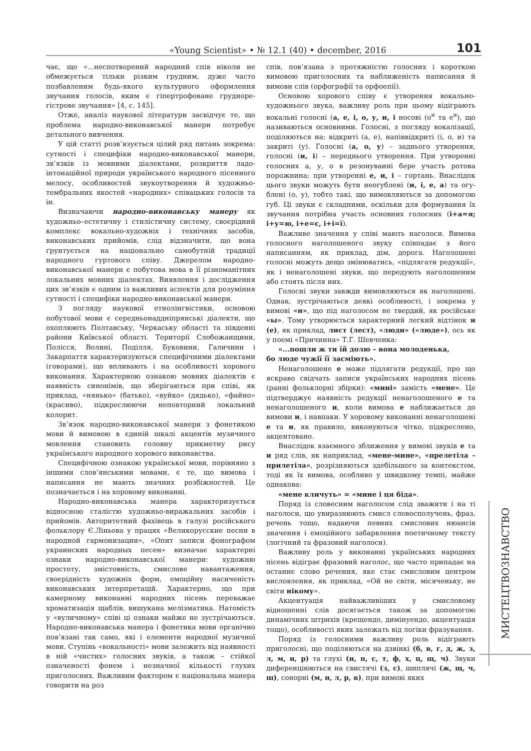«Young Scientist» • № 12.1 (40) • december, 2016 101
чає, що «...неспотворений народний спів ніколи не обмежується тільки різким грудним, дуже часто позбавленим будь-якого культурного оформлення звучання голосів, яким є гіпертрофоване грудноре­гістрове звучання» [4, с. 145].
Отже, аналіз наукової літератури засвідчує те, що проблема народно-виконавської манери потребує детального вивчення.
У цій статті розв’язується цілий ряд питань зокрема: сутності і специфіки народно-виконав­ської манери, зв’язків із мовними діалектами, розкриття ладо-інтонаційної природи україн­ського народного пісенного мелосу, особливостей звукоутворення й художньо-тембральних якос­тей «народних» співацьких голосів та ін.
Визначаючи народно-виконавську манеру як художньо–естетичну і стилістичну систему, сво­єрідний комплекс вокально-художніх і технічних засобів, виконавських прийомів, слід відзначити, що вона ґрунтується на національно самобутній традиції народного гуртового співу. Джерелом народно-виконавської манери є побутова мова в її різноманітних локальних мовних діалектах. Виявлення і дослідження цих зв’язків є одним із важливих аспектів для розуміння сутності і спе­цифіки народно-виконавської манери.
З погляду наукової етнолінгвістики, осно­вою побутової мови є середньонаддніпрянські діалекти, що охоплюють Полтавську, Черкась­ку області та південні райони Київської облас­ті. Території Слобожанщини, Полісся, Волині, Поділля, Буковини, Галичини і Закарпаття ха­рактеризуються специфічними діалектами (го­ворами), що впливають і на особливості хоро­вого виконання. Характерною ознакою мовних діалектів є наявність синонімів, що зберігаються при співі, як приклад, «нянько» (батько), «вуй­ко» (дядько), «файно» (красиво), підкреслюючи неповторний локальний колорит.
Зв’язок народно-виконавської манери з фоне­тикою мови й вимовою в єдиній шкалі акцентів музичного мовлення становить головну прикметну рису українського народного хорового виконавства.
Специфічною ознакою української мови, по­рівняно з іншими слов’янськими мовами, є те, що вимова і написання не мають значних розбіжнос­тей. Це позначається і на хоровому виконанні.
Народно-виконавська манера характеризуєть­ся відносною сталістю художньо-виражальних засобів і прийомів. Авторитетний фахівець в га­лузі російського фольклору Є.Ліньова у працях «Великорусские песни в народной гармонизации», «Опит записи фонографом украинских народных песен» визначає характерні ознаки народно-вико­навської манери: художню простоту, змістовність, смислове навантаження, своєрідність художніх форм, емоційну насиченість виконавських інтер­претацій. Характерно, що при камерному вико­нанні народних пісень переважає хроматизація щаблів, вишукана мелізматика. Натомість у «ву­личному» співі ці ознаки майже не зустрічають­ся. Народно-виконавська манера і фонетика мови органічно пов’язані так само, які і елементи на­родної музичної мови. Ступінь «вокальності» мови залежить від наявності в ній «чистих» голосних звуків, а також – стійкої означеності фонем і не­значної кількості глухих приголосних. Важливим фактором є національна манера говорити на роз­
спів, пов’язана з протяжністю голосних і короткою вимовою приголосних та наближеність написання й вимови слів (орфографії та орфоепії).
Основою хорового співу є утворення вокаль­но-художнього звука, важливу роль при цьому відіграють вокальні голосні (а, е, і, о, у, и, і носо­ві (о<sup>н</sup> та е<sup>н</sup>), що називаються основними. Голосні, з погляду вокалізації, поділяються на: відкриті (а, е), напіввідкриті (і, о, и) та закриті (у). Голосні (а, о, у) – заднього утворення, голосні (и, і) – пе­реднього утворення. При утворенні голосних а, у, о в резонуванні бере участь ротова порожнина; при утворенні е, и, і – гортань. Внаслідок цього звуки можуть бути неогублені (и, і, е, а) та огу­блені (о, у), тобто такі, що вимовляються за до­помогою губ. Ці звуки є складними, оскільки для формування їх звучання потрібна участь осно­вних голосних (і+а=я; і+у=ю, і+е=є, і+і=ї).
Важливе значення у співі мають наголоси. Ви­мова голосного наголошеного звуку співпадає з його написанням, як приклад, дім, дорога. Наго­лошені голосні можуть дещо змінюватись, «під­лягати редукції», як і ненаголошені звуки, що передують наголошеним або стоять після них.
Голосні звуки завжди вимовляються як наго­лошені. Однак, зустрічаються деякі особливості, і зокрема у вимові «и», що під наголосом не твер­дий, як російське «ы». Тому утворюється харак­терний легкий відтінок и (е), як приклад, лист (лест), «люди» («люде»), ось як у поемі «При­чинна» Т.Г. Шевченка:
«...пошли ж ти їй долю – вона молоденька,
бо люде чужії її засміють».
Ненаголошене е може підлягати редукції, про що яскраво свідчать записи українських народних пісень (ранні фольклорні збірки): «мині» замість «мене». Це підтверджує наявність редукції нена­голошеного е та ненаголошеного и, коли вимова е наближається до вимови и, і навпаки. У хоровому виконанні ненаголошені е та и, як правило, вико­нуються чітко, підкреслено, акцентовано.
Внаслідок взаємного зближення у вимові зву­ків е та и ряд слів, як наприклад, «мене-мине», «прелетіла – прилетіла», розрізняються здебіль­шого за контекстом, тоді як їх вимова, особливо у швидкому темпі, майже однакова:
«мене кличуть» = «мине і ця біда».
Поряд із словесним наголосом слід зважити і на ті наголоси, що увиразнюють смисл слово­сполучень, фраз, речень тощо, надаючи певних смислових нюансів значення і емоційного забарв­лення поетичному тексту (логічний та фразовий наголоси).
Важливу роль у виконанні українських на­родних пісень відіграє фразовий наголос, що час­то припадає на останнє слово речення, яке стає смисловим центром висловлення, як приклад, «Ой не світи, місяченьку, не світи нікому».
Акцентуація найважливіших у смисловому відношенні слів досягається також за допомогою динамічних штрихів (крещендо, димінуендо, ак­центуація тощо), особливості яких залежать від логіки фразування.
Поряд із голосними важливу роль відіграють приголосні, що поділяються на дзвінкі (б, в, г, д, ж, з, л, м, н, р) та глухі (н, п, с, т, ф, х, ц, щ, ч). Зву­ки диференціюються на свистячі (з, с), шиплячі (ж, щ, ч, ш), сонорні (м, н, л, р, в), при вимові яких
МИСТЕЦТВОЗНАВСТВО